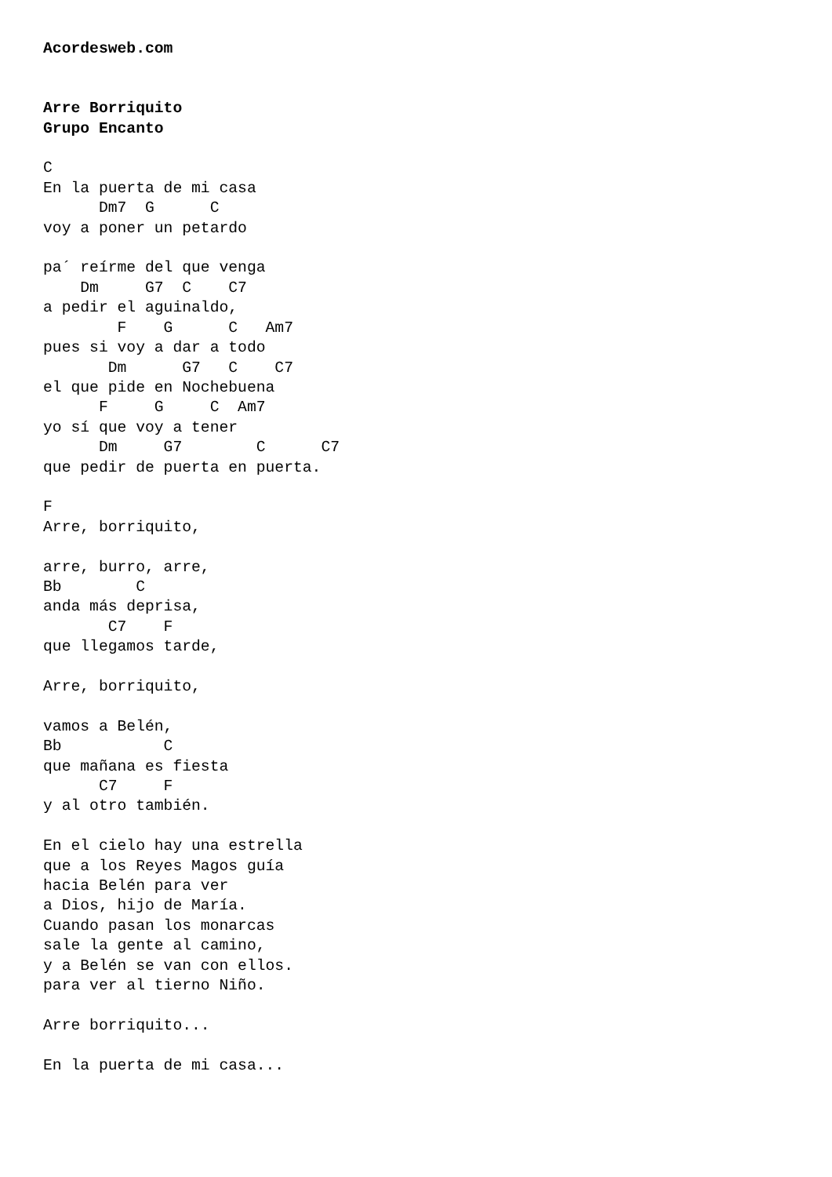Acordesweb.com


Arre Borriquito
Grupo Encanto

C
En la puerta de mi casa
      Dm7  G      C
voy a poner un petardo

pa´ reírme del que venga
    Dm     G7  C    C7
a pedir el aguinaldo,
        F    G      C   Am7
pues si voy a dar a todo
       Dm      G7   C    C7
el que pide en Nochebuena
      F     G     C  Am7
yo sí que voy a tener
      Dm     G7        C      C7
que pedir de puerta en puerta.

F
Arre, borriquito,

arre, burro, arre,
Bb        C
anda más deprisa,
       C7    F
que llegamos tarde,

Arre, borriquito,

vamos a Belén,
Bb           C
que mañana es fiesta
      C7     F
y al otro también.

En el cielo hay una estrella
que a los Reyes Magos guía
hacia Belén para ver
a Dios, hijo de María.
Cuando pasan los monarcas
sale la gente al camino,
y a Belén se van con ellos.
para ver al tierno Niño.

Arre borriquito...

En la puerta de mi casa...